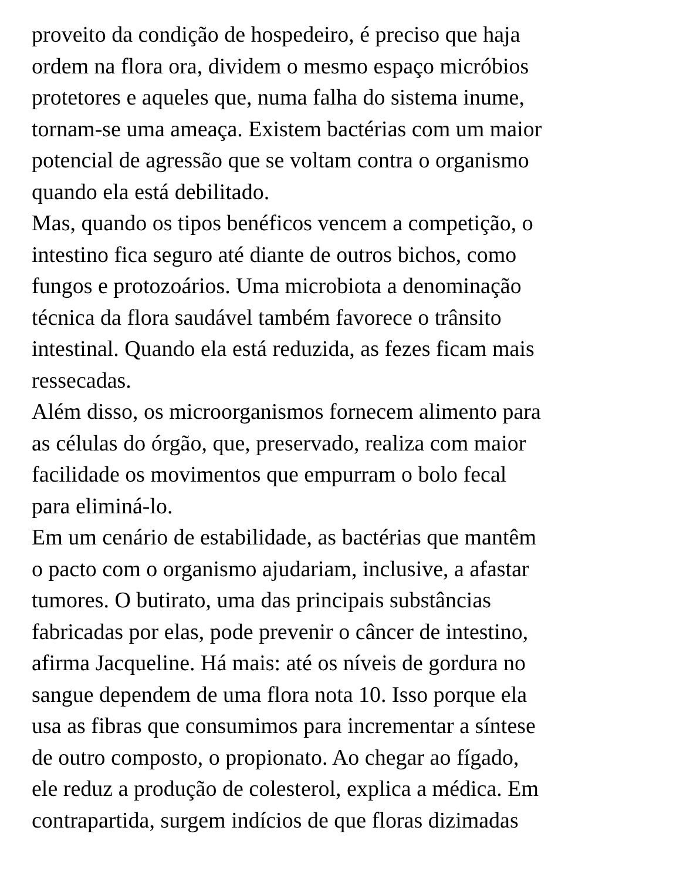proveito da condição de hospedeiro, é preciso que haja
ordem na flora ora, dividem o mesmo espaço micróbios
protetores e aqueles que, numa falha do sistema inume,
tornam-se uma ameaça. Existem bactérias com um maior
potencial de agressão que se voltam contra o organismo
quando ela está debilitado.
Mas, quando os tipos benéficos vencem a competição, o
intestino fica seguro até diante de outros bichos, como
fungos e protozoários. Uma microbiota a denominação
técnica da flora saudável também favorece o trânsito
intestinal. Quando ela está reduzida, as fezes ficam mais
ressecadas.
Além disso, os microorganismos fornecem alimento para
as células do órgão, que, preservado, realiza com maior
facilidade os movimentos que empurram o bolo fecal
para eliminá-lo.
Em um cenário de estabilidade, as bactérias que mantêm
o pacto com o organismo ajudariam, inclusive, a afastar
tumores. O butirato, uma das principais substâncias
fabricadas por elas, pode prevenir o câncer de intestino,
afirma Jacqueline. Há mais: até os níveis de gordura no
sangue dependem de uma flora nota 10. Isso porque ela
usa as fibras que consumimos para incrementar a síntese
de outro composto, o propionato. Ao chegar ao fígado,
ele reduz a produção de colesterol, explica a médica. Em
contrapartida, surgem indícios de que floras dizimadas